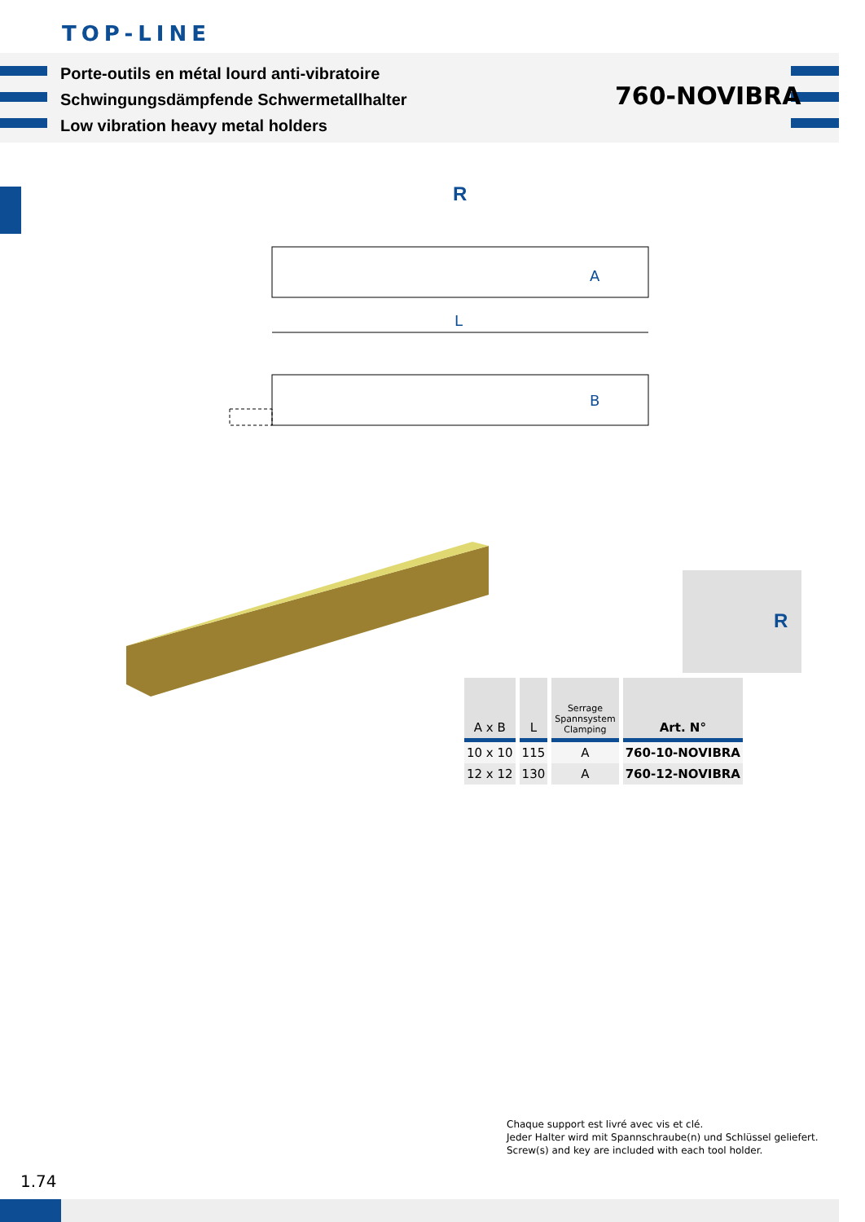TOP-LINE
Porte-outils en métal lourd anti-vibratoire
Schwingungsdämpfende Schwermetallhalter
Low vibration heavy metal holders
760-NOVIBRA
R
A
L
B
R
| A x B | L | Serrage Spannsystem Clamping | Art. N° |
| --- | --- | --- | --- |
| 10 x 10 | 115 | A | 760-10-NOVIBRA |
| 12 x 12 | 130 | A | 760-12-NOVIBRA |
Chaque support est livré avec vis et clé.
Jeder Halter wird mit Spannschraube(n) und Schlüssel geliefert.
Screw(s) and key are included with each tool holder.
1.74